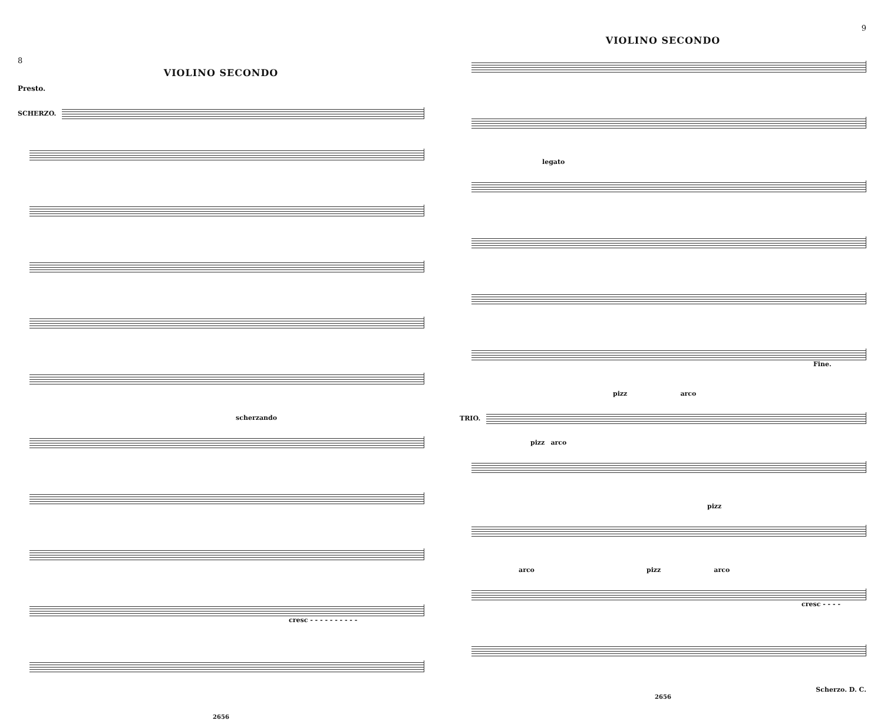8
VIOLINO SECONDO
Presto.
SCHERZO.
scherzando
cresc - - - - - - - - - -
2656
9
VIOLINO SECONDO
legato
Fine.
pizz arco
TRIO.
pizz arco
pizz
arco pizz arco
cresc - - - -
Scherzo. D. C.
2656